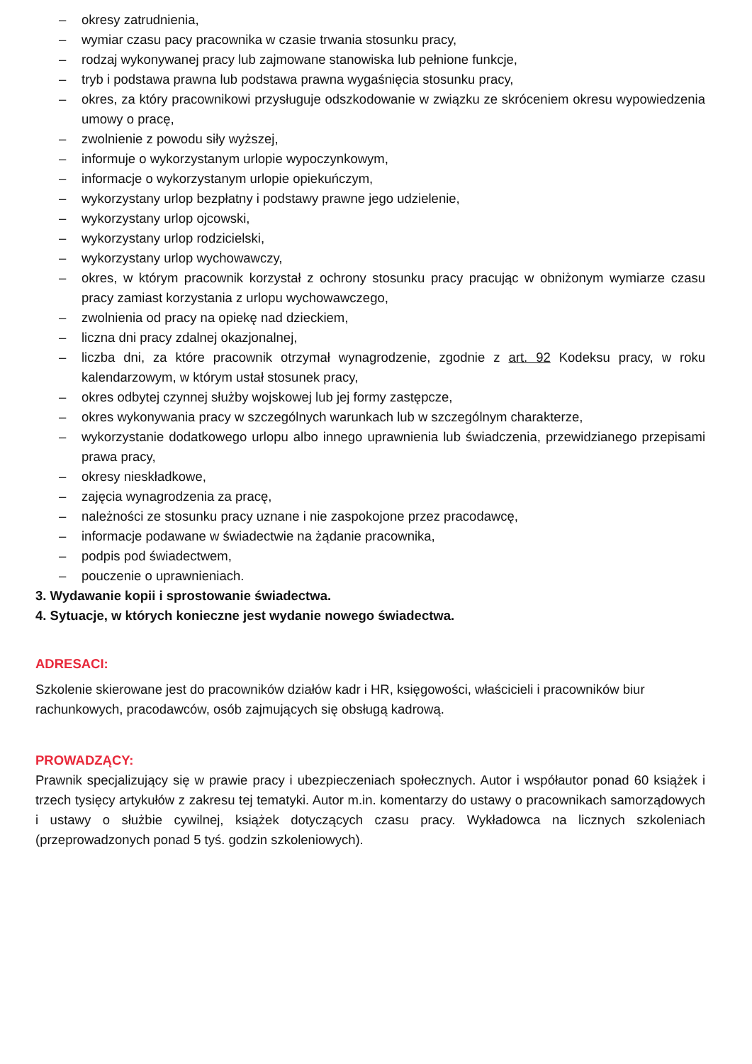– okresy zatrudnienia,
– wymiar czasu pacy pracownika w czasie trwania stosunku pracy,
– rodzaj wykonywanej pracy lub zajmowane stanowiska lub pełnione funkcje,
– tryb i podstawa prawna lub podstawa prawna wygaśnięcia stosunku pracy,
– okres, za który pracownikowi przysługuje odszkodowanie w związku ze skróceniem okresu wypowiedzenia umowy o pracę,
– zwolnienie z powodu siły wyższej,
– informuje o wykorzystanym urlopie wypoczynkowym,
– informacje o wykorzystanym urlopie opiekuńczym,
– wykorzystany urlop bezpłatny i podstawy prawne jego udzielenie,
– wykorzystany urlop ojcowski,
– wykorzystany urlop rodzicielski,
– wykorzystany urlop wychowawczy,
– okres, w którym pracownik korzystał z ochrony stosunku pracy pracując w obniżonym wymiarze czasu pracy zamiast korzystania z urlopu wychowawczego,
– zwolnienia od pracy na opiekę nad dzieckiem,
– liczna dni pracy zdalnej okazjonalnej,
– liczba dni, za które pracownik otrzymał wynagrodzenie, zgodnie z art. 92 Kodeksu pracy, w roku kalendarzowym, w którym ustał stosunek pracy,
– okres odbytej czynnej służby wojskowej lub jej formy zastępcze,
– okres wykonywania pracy w szczególnych warunkach lub w szczególnym charakterze,
– wykorzystanie dodatkowego urlopu albo innego uprawnienia lub świadczenia, przewidzianego przepisami prawa pracy,
– okresy nieskładkowe,
– zajęcia wynagrodzenia za pracę,
– należności ze stosunku pracy uznane i nie zaspokojone przez pracodawcę,
– informacje podawane w świadectwie na żądanie pracownika,
– podpis pod świadectwem,
– pouczenie o uprawnieniach.
3. Wydawanie kopii i sprostowanie świadectwa.
4. Sytuacje, w których konieczne jest wydanie nowego świadectwa.
ADRESACI:
Szkolenie skierowane jest do pracowników działów kadr i HR, księgowości, właścicieli i pracowników biur rachunkowych, pracodawców, osób zajmujących się obsługą kadrową.
PROWADZĄCY:
Prawnik specjalizujący się w prawie pracy i ubezpieczeniach społecznych. Autor i współautor ponad 60 książek i trzech tysięcy artykułów z zakresu tej tematyki. Autor m.in. komentarzy do ustawy o pracownikach samorządowych i ustawy o służbie cywilnej, książek dotyczących czasu pracy. Wykładowca na licznych szkoleniach (przeprowadzonych ponad 5 tyś. godzin szkoleniowych).